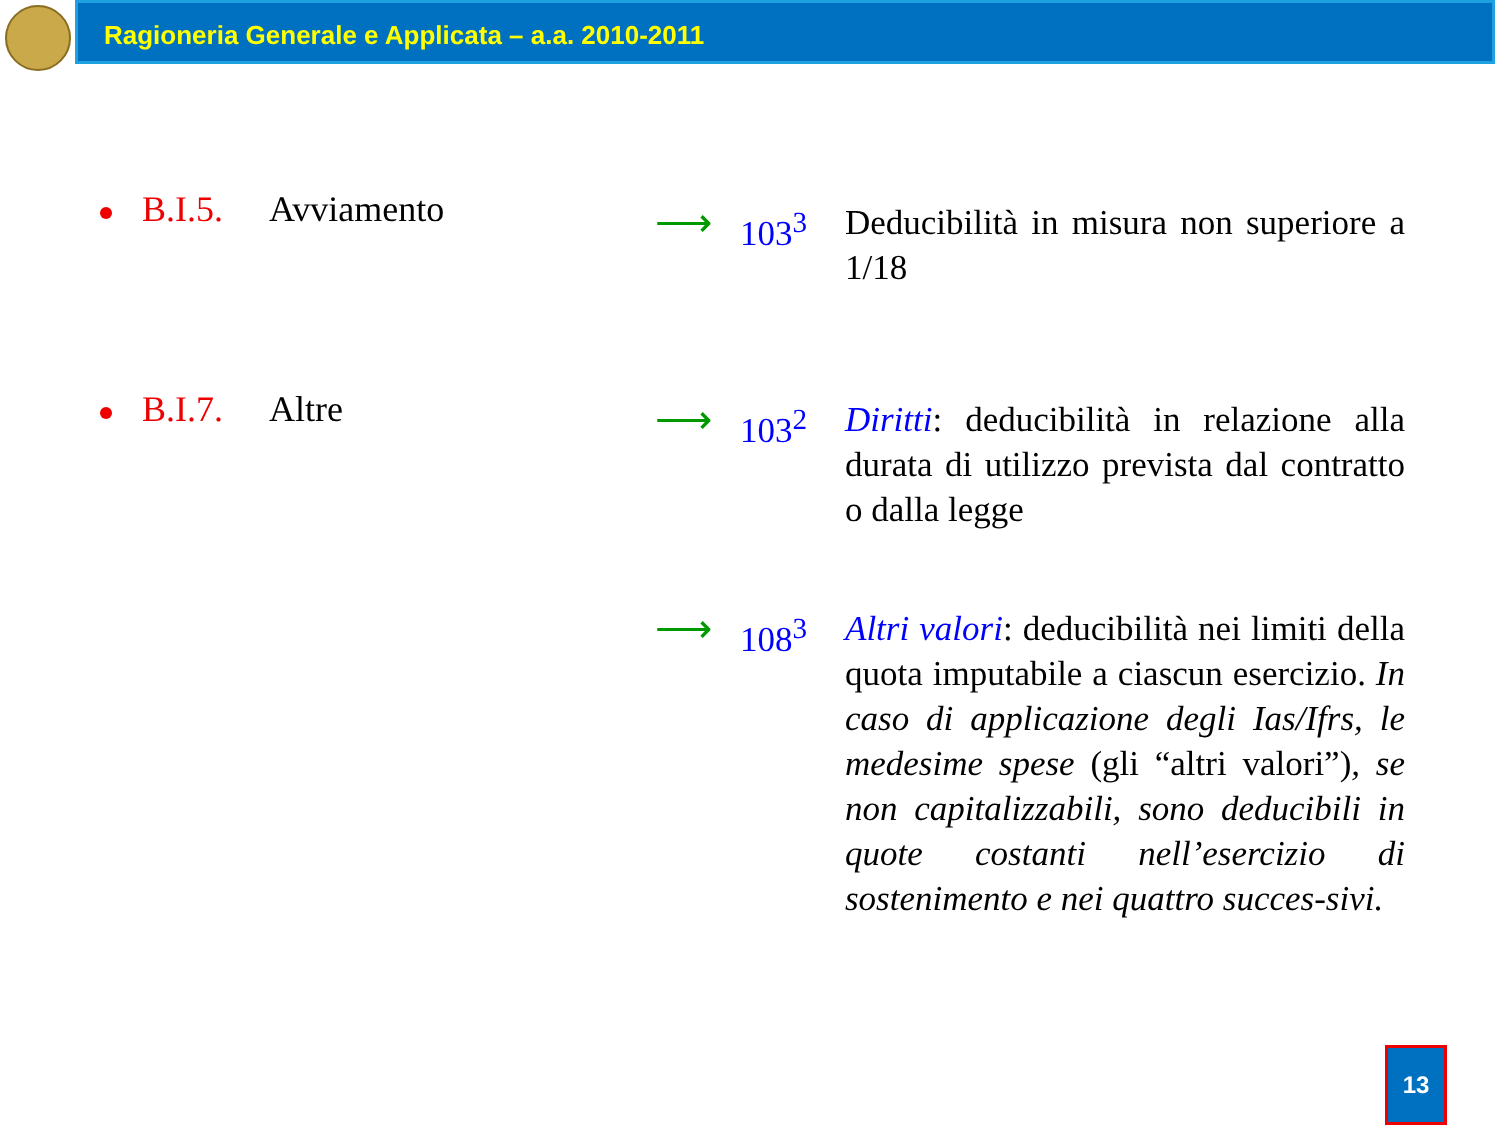Ragioneria Generale e Applicata – a.a. 2010-2011
B.I.5. Avviamento
⟶ 103<sup>3</sup> Deducibilità in misura non superiore a 1/18
B.I.7. Altre
⟶ 103<sup>2</sup> Diritti: deducibilità in relazione alla durata di utilizzo prevista dal contratto o dalla legge
⟶ 108<sup>3</sup> Altri valori: deducibilità nei limiti della quota imputabile a ciascun esercizio. In caso di applicazione degli Ias/Ifrs, le medesime spese (gli “altri valori”), se non capitalizzabili, sono deducibili in quote costanti nell’esercizio di sostenimento e nei quattro succes-sivi.
13